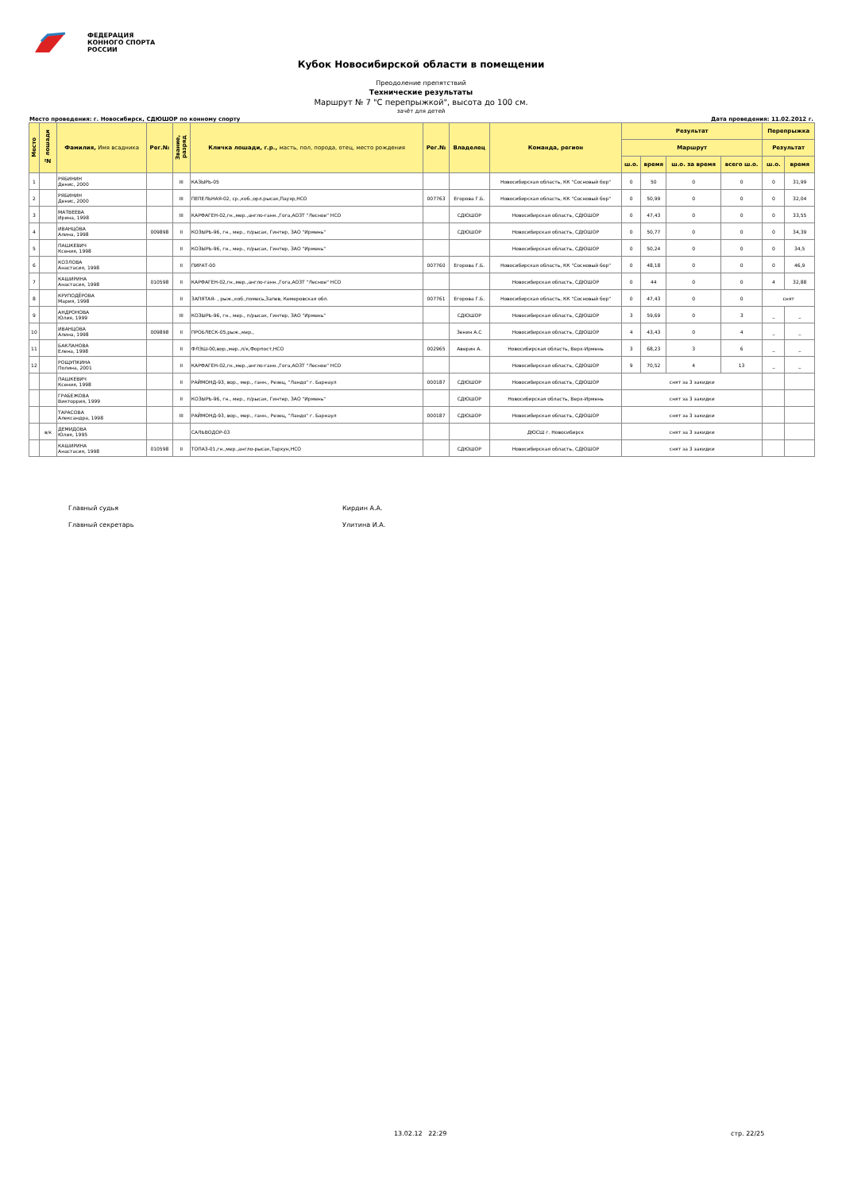ФЕДЕРАЦИЯ
КОННОГО СПОРТА
РОССИИ
Кубок Новосибирской области в помещении
Преодоление препятствий
Технические результаты
Маршрут № 7 "С перепрыжкой", высота до 100 см.
зачёт для детей
Место проведения: г. Новосибирск, СДЮШОР по конному спорту Дата проведения: 11.02.2012 г.
| Место | № лошади | Фамилия, Имя всадника | Рег.№ | Звание, разряд | Кличка лошади, г.р., масть, пол, порода, отец, место рождения | Рег.№ | Владелец | Команда, регион | Результат | | | | Перепрыжка | |
| --- | --- | --- | --- | --- | --- | --- | --- | --- | --- | --- | --- | --- | --- | --- |
| | | | | | | | | | Маршрут | | | | Результат | |
| | | | | | | | | | ш.о. | время | ш.о. за время | всего ш.о. | ш.о. | время |
| 1 | | РЯБИНИН Денис, 2000 | | III | КАЗЫРЬ-05 | | | Новосибирская область, КК "Сосновый бор" | 0 | 50 | 0 | 0 | 0 | 31,99 |
| 2 | | РЯБИНИН Денис, 2000 | | III | ПЕПЕЛЬНАЯ-02, ср.,коб.,орл.рысак,Пауэр,НСО | 007763 | Егорова Г.Б. | Новосибирская область, КК "Сосновый бор" | 0 | 50,99 | 0 | 0 | 0 | 32,04 |
| 3 | | МАТВЕЕВА Ирина, 1998 | | III | КАРФАГЕН-02,гн.,мер.,англо-ганн.,Гога,АОЗТ "Лесное" НСО | | СДЮШОР | Новосибирская область, СДЮШОР | 0 | 47,43 | 0 | 0 | 0 | 33,55 |
| 4 | | ИВАНЦОВА Алина, 1998 | 009898 | II | КОЗЫРЬ-96, гн., мер., п/рысак, Гинтер, ЗАО "Ирмень" | | СДЮШОР | Новосибирская область, СДЮШОР | 0 | 50,77 | 0 | 0 | 0 | 34,39 |
| 5 | | ПАШКЕВИЧ Ксения, 1998 | | II | КОЗЫРЬ-96, гн., мер., п/рысак, Гинтер, ЗАО "Ирмень" | | | Новосибирская область, СДЮШОР | 0 | 50,24 | 0 | 0 | 0 | 34,5 |
| 6 | | КОЗЛОВА Анастасия, 1998 | | II | ПИРАТ-00 | 007760 | Егорова Г.Б. | Новосибирская область, КК "Сосновый бор" | 0 | 48,18 | 0 | 0 | 0 | 46,9 |
| 7 | | КАШИРИНА Анастасия, 1998 | 010598 | II | КАРФАГЕН-02,гн.,мер.,англо-ганн.,Гога,АОЗТ "Лесное" НСО | | | Новосибирская область, СДЮШОР | 0 | 44 | 0 | 0 | 4 | 32,88 |
| 8 | | КРУПОДЁРОВА Мария, 1998 | | II | ЗАПЯТАЯ- , рыж.,коб.,помесь,Запев, Кемеровская обл. | 007761 | Егорова Г.Б. | Новосибирская область, КК "Сосновый бор" | 0 | 47,43 | 0 | 0 | снят | |
| 9 | | АНДРОНОВА Юлия, 1999 | | III | КОЗЫРЬ-96, гн., мер., п/рысак, Гинтер, ЗАО "Ирмень" | | СДЮШОР | Новосибирская область, СДЮШОР | 3 | 59,69 | 0 | 3 | _ | _ |
| 10 | | ИВАНЦОВА Алина, 1998 | 009898 | II | ПРОБЛЕСК-05,рыж.,мер., | | Зенин А.С | Новосибирская область, СДЮШОР | 4 | 43,43 | 0 | 4 | _ | _ |
| 11 | | БАКЛАНОВА Елена, 1998 | | II | ФЛЭШ-00,вор.,мер.,п/к,Форпост,НСО | 002965 | Аверин А. | Новосибирская область, Верх-Ирмень | 3 | 68,23 | 3 | 6 | _ | _ |
| 12 | | РОЩУПКИНА Полина, 2001 | | II | КАРФАГЕН-02,гн.,мер.,англо-ганн.,Гога,АОЗТ "Лесное" НСО | | | Новосибирская область, СДЮШОР | 9 | 70,52 | 4 | 13 | _ | _ |
| | | ПАШКЕВИЧ Ксения, 1998 | | II | РАЙМОНД-93, вор., мер., ганн., Резец, "Ландо" г. Барнаул | 000187 | СДЮШОР | Новосибирская область, СДЮШОР | снят за 3 закидки | | | | | |
| | | ГРАБЕЖОВА Викторрия, 1999 | | II | КОЗЫРЬ-96, гн., мер., п/рысак, Гинтер, ЗАО "Ирмень" | | СДЮШОР | Новосибирская область, Верх-Ирмень | снят за 3 закидки | | | | | |
| | | ТАРАСОВА Александра, 1998 | | III | РАЙМОНД-93, вор., мер., ганн., Резец, "Ландо" г. Барнаул | 000187 | СДЮШОР | Новосибирская область, СДЮШОР | снят за 3 закидки | | | | | |
| | в/к | ДЕМИДОВА Юлия, 1995 | | | САЛЬВОДОР-03 | | | ДЮСШ г. Новосибирск | снят за 3 закидки | | | | | |
| | | КАШИРИНА Анастасия, 1998 | 010598 | II | ТОПАЗ-01,гн.,мер.,англо-рысак,Тархун,НСО | | СДЮШОР | Новосибирская область, СДЮШОР | снят за 3 закидки | | | | | |
Главный судья Кирдин А.А.
Главный секретарь Улитина И.А.
13.02.12 22:29 стр. 22/25